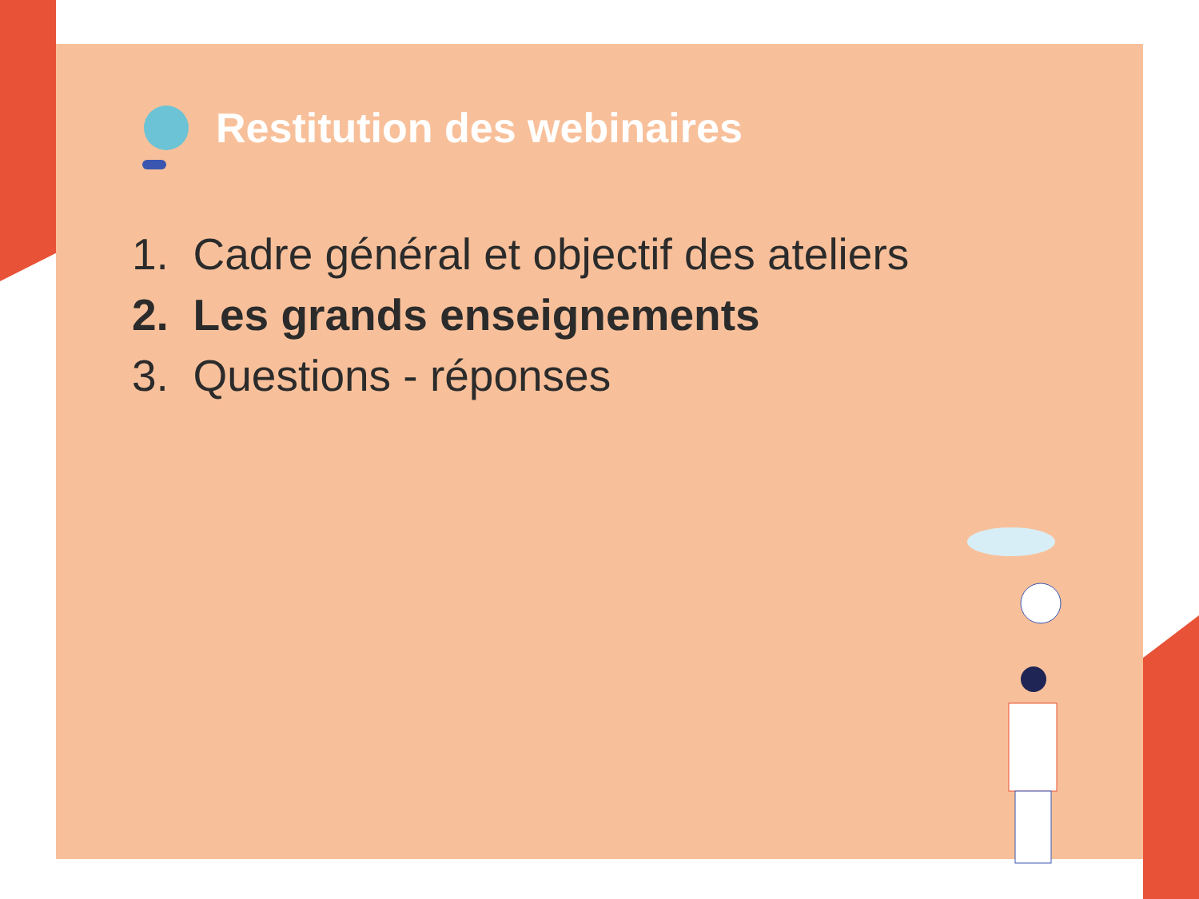Restitution des webinaires
1. Cadre général et objectif des ateliers
2. Les grands enseignements
3. Questions - réponses